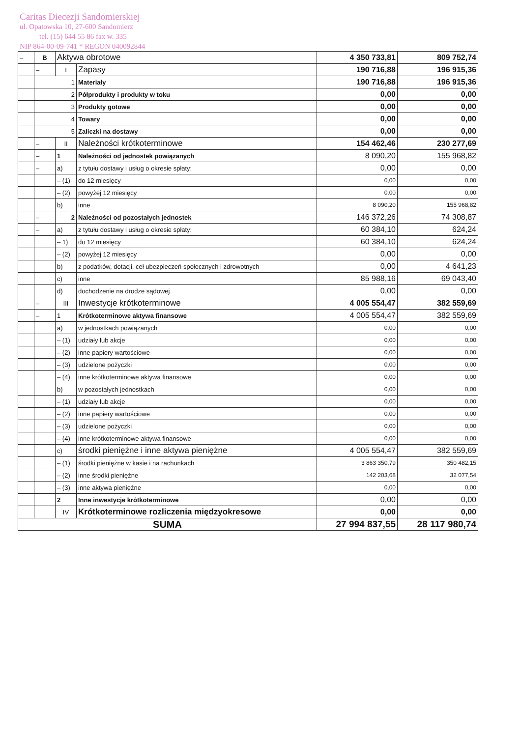Caritas Diecezji Sandomierskiej
ul. Opatowska 10, 27-600 Sandomierz
tel. (15) 644 55 86 fax w. 335
NIP 864-00-09-741 * REGON 040092844
| – | B | Aktywa obrotowe | | 4 350 733,81 | 809 752,74 |
| | – | I | Zapasy | 190 716,88 | 196 915,36 |
| | 1 | | Materiały | 190 716,88 | 196 915,36 |
| | 2 | | Półprodukty i produkty w toku | 0,00 | 0,00 |
| | 3 | | Produkty gotowe | 0,00 | 0,00 |
| | 4 | | Towary | 0,00 | 0,00 |
| | 5 | | Zaliczki na dostawy | 0,00 | 0,00 |
| | – | II | Należności krótkoterminowe | 154 462,46 | 230 277,69 |
| | – | 1 | Należności od jednostek powiązanych | 8 090,20 | 155 968,82 |
| | – | a) | z tytułu dostawy i usług o okresie spłaty: | 0,00 | 0,00 |
| | | – (1) | do 12 miesięcy | 0,00 | 0,00 |
| | | – (2) | powyżej 12 miesięcy | 0,00 | 0,00 |
| | | b) | inne | 8 090,20 | 155 968,82 |
| | – | 2 | Należności od pozostałych jednostek | 146 372,26 | 74 308,87 |
| | – | a) | z tytułu dostawy i usług o okresie spłaty: | 60 384,10 | 624,24 |
| | | – 1) | do 12 miesięcy | 60 384,10 | 624,24 |
| | | – (2) | powyżej 12 miesięcy | 0,00 | 0,00 |
| | | b) | z podatków, dotacji, ceł ubezpieczeń społecznych i zdrowotnych | 0,00 | 4 641,23 |
| | | c) | inne | 85 988,16 | 69 043,40 |
| | | d) | dochodzenie na drodze sądowej | 0,00 | 0,00 |
| | – | III | Inwestycje krótkoterminowe | 4 005 554,47 | 382 559,69 |
| | – | 1 | Krótkoterminowe aktywa finansowe | 4 005 554,47 | 382 559,69 |
| | | a) | w jednostkach powiązanych | 0,00 | 0,00 |
| | | – (1) | udziały lub akcje | 0,00 | 0,00 |
| | | – (2) | inne papiery wartościowe | 0,00 | 0,00 |
| | | – (3) | udzielone pożyczki | 0,00 | 0,00 |
| | | – (4) | inne krótkoterminowe aktywa finansowe | 0,00 | 0,00 |
| | | b) | w pozostałych jednostkach | 0,00 | 0,00 |
| | | – (1) | udziały lub akcje | 0,00 | 0,00 |
| | | – (2) | inne papiery wartościowe | 0,00 | 0,00 |
| | | – (3) | udzielone pożyczki | 0,00 | 0,00 |
| | | – (4) | inne krótkoterminowe aktywa finansowe | 0,00 | 0,00 |
| | | c) | środki pieniężne i inne aktywa pieniężne | 4 005 554,47 | 382 559,69 |
| | | – (1) | środki pieniężne w kasie i na rachunkach | 3 863 350,79 | 350 482,15 |
| | | – (2) | inne środki pieniężne | 142 203,68 | 32 077,54 |
| | | – (3) | inne aktywa pieniężne | 0,00 | 0,00 |
| | | 2 | Inne inwestycje krótkoterminowe | 0,00 | 0,00 |
| | | IV | Krótkoterminowe rozliczenia międzyokresowe | 0,00 | 0,00 |
| SUMA | | | | 27 994 837,55 | 28 117 980,74 |